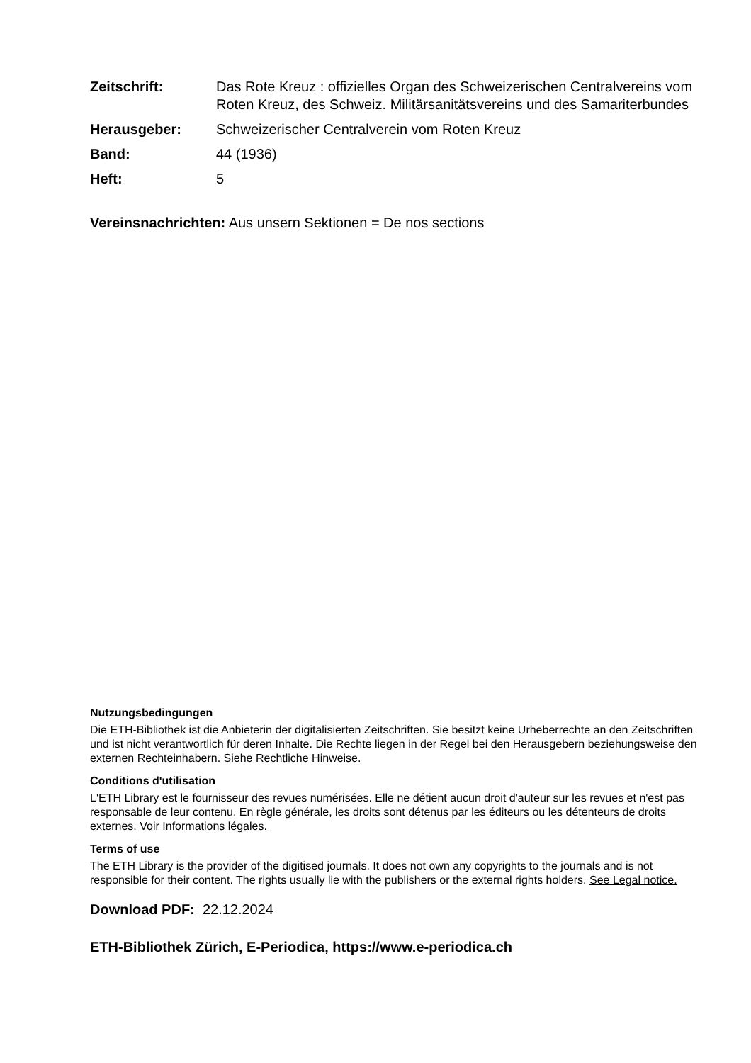Zeitschrift: Das Rote Kreuz : offizielles Organ des Schweizerischen Centralvereins vom Roten Kreuz, des Schweiz. Militärsanitätsvereins und des Samariterbundes
Herausgeber: Schweizerischer Centralverein vom Roten Kreuz
Band: 44 (1936)
Heft: 5
Vereinsnachrichten: Aus unsern Sektionen = De nos sections
Nutzungsbedingungen
Die ETH-Bibliothek ist die Anbieterin der digitalisierten Zeitschriften. Sie besitzt keine Urheberrechte an den Zeitschriften und ist nicht verantwortlich für deren Inhalte. Die Rechte liegen in der Regel bei den Herausgebern beziehungsweise den externen Rechteinhabern. Siehe Rechtliche Hinweise.
Conditions d'utilisation
L'ETH Library est le fournisseur des revues numérisées. Elle ne détient aucun droit d'auteur sur les revues et n'est pas responsable de leur contenu. En règle générale, les droits sont détenus par les éditeurs ou les détenteurs de droits externes. Voir Informations légales.
Terms of use
The ETH Library is the provider of the digitised journals. It does not own any copyrights to the journals and is not responsible for their content. The rights usually lie with the publishers or the external rights holders. See Legal notice.
Download PDF: 22.12.2024
ETH-Bibliothek Zürich, E-Periodica, https://www.e-periodica.ch